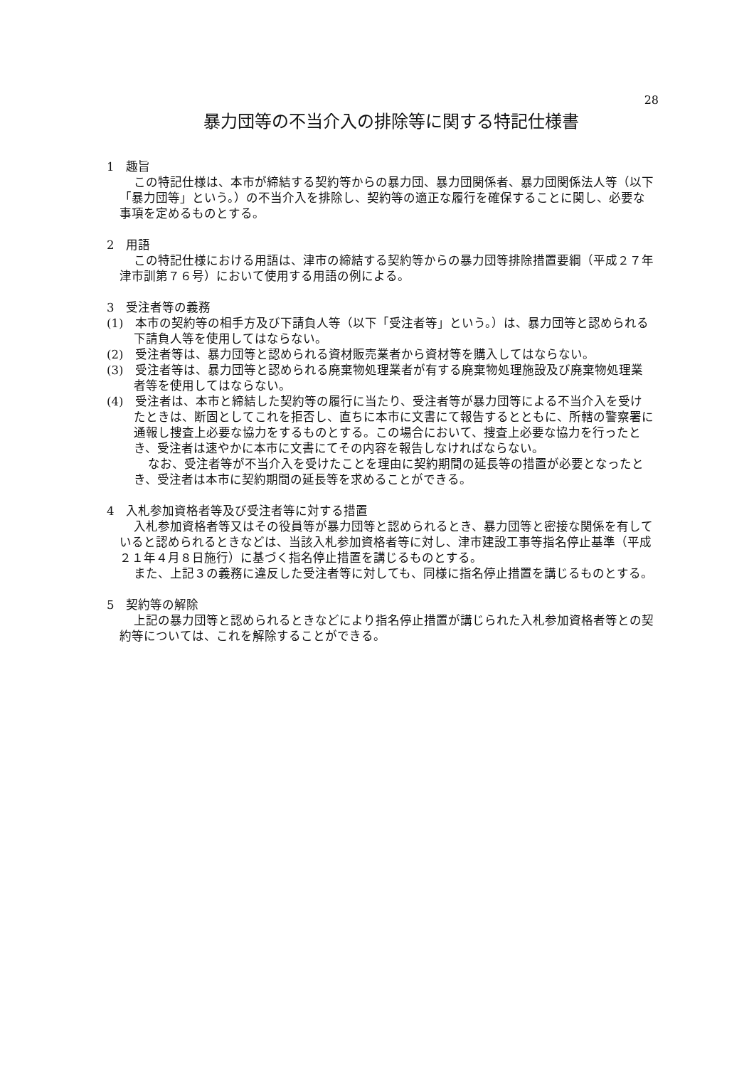28
暴力団等の不当介入の排除等に関する特記仕様書
1　趣旨
この特記仕様は、本市が締結する契約等からの暴力団、暴力団関係者、暴力団関係法人等（以下「暴力団等」という。）の不当介入を排除し、契約等の適正な履行を確保することに関し、必要な事項を定めるものとする。
2　用語
この特記仕様における用語は、津市の締結する契約等からの暴力団等排除措置要綱（平成２７年津市訓第７６号）において使用する用語の例による。
3　受注者等の義務
(1)　本市の契約等の相手方及び下請負人等（以下「受注者等」という。）は、暴力団等と認められる下請負人等を使用してはならない。
(2)　受注者等は、暴力団等と認められる資材販売業者から資材等を購入してはならない。
(3)　受注者等は、暴力団等と認められる廃棄物処理業者が有する廃棄物処理施設及び廃棄物処理業者等を使用してはならない。
(4)　受注者は、本市と締結した契約等の履行に当たり、受注者等が暴力団等による不当介入を受けたときは、断固としてこれを拒否し、直ちに本市に文書にて報告するとともに、所轄の警察署に通報し捜査上必要な協力をするものとする。この場合において、捜査上必要な協力を行ったとき、受注者は速やかに本市に文書にてその内容を報告しなければならない。
なお、受注者等が不当介入を受けたことを理由に契約期間の延長等の措置が必要となったとき、受注者は本市に契約期間の延長等を求めることができる。
4　入札参加資格者等及び受注者等に対する措置
入札参加資格者等又はその役員等が暴力団等と認められるとき、暴力団等と密接な関係を有していると認められるときなどは、当該入札参加資格者等に対し、津市建設工事等指名停止基準（平成２１年４月８日施行）に基づく指名停止措置を講じるものとする。
また、上記３の義務に違反した受注者等に対しても、同様に指名停止措置を講じるものとする。
5　契約等の解除
上記の暴力団等と認められるときなどにより指名停止措置が講じられた入札参加資格者等との契約等については、これを解除することができる。